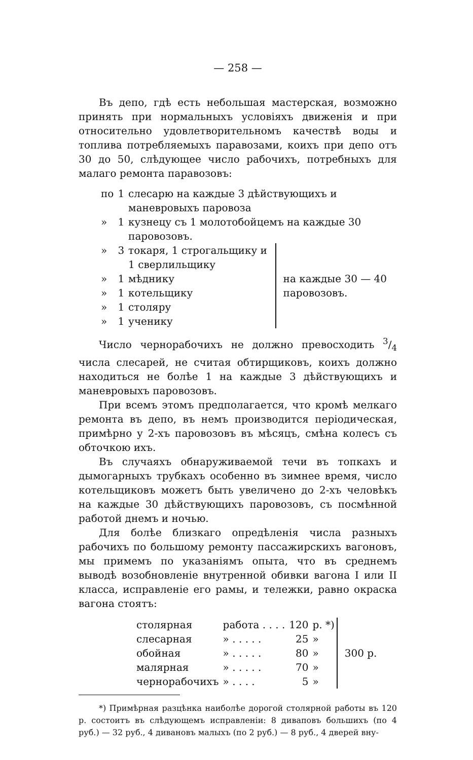— 258 —
Въ депо, гдѣ есть небольшая мастерская, возможно принять при нормальныхъ условіяхъ движенія и при относительно удовлетворительномъ качествѣ воды и топлива потребляемыхъ паравозами, коихъ при депо отъ 30 до 50, слѣдующее число рабочихъ, потребныхъ для малаго ремонта паравозовъ:
| по | 1 | слесарю на каждые 3 дѣйствующихъ и маневровыхъ паровоза | |
| » | 1 | кузнецу съ 1 молотобойцемъ на каждые 30 паровозовъ. | |
| » | 3 | токаря, 1 строгальщику и 1 сверлильщику | на каждые 30 — 40 паровозовъ. |
| » | 1 | мѣднику | |
| » | 1 | котельщику | |
| » | 1 | столяру | |
| » | 1 | ученику | |
Число чернорабочихъ не должно превосходить 3/4 числа слесарей, не считая обтирщиковъ, коихъ должно находиться не болѣе 1 на каждые 3 дѣйствующихъ и маневровыхъ паровозовъ.
При всемъ этомъ предполагается, что кромѣ мелкаго ремонта въ депо, въ немъ производится періодическая, примѣрно у 2-хъ паровозовъ въ мѣсяцъ, смѣна колесъ съ обточкою ихъ.
Въ случаяхъ обнаруживаемой течи въ топкахъ и дымогарныхъ трубкахъ особенно въ зимнее время, число котельщиковъ можетъ быть увеличено до 2-хъ человѣкъ на каждые 30 дѣйствующихъ паровозовъ, съ посмѣнной работой днемъ и ночью.
Для болѣе близкаго опредѣленія числа разныхъ рабочихъ по большому ремонту пассажирскихъ вагоновъ, мы примемъ по указаніямъ опыта, что въ среднемъ выводѣ возобновленіе внутренной обивки вагона I или II класса, исправленіе его рамы, и тележки, равно окраска вагона стоятъ:
| столярная | работа . . . . | 120 | р. *) | 300 р. |
| слесарная | » . . . . . | 25 | » | |
| обойная | » . . . . . | 80 | » | |
| малярная | » . . . . . | 70 | » | |
| чернорабочихъ | » . . . . | 5 | » | |
*) Примѣрная разцѣнка наиболѣе дорогой столярной работы въ 120 р. состоитъ въ слѣдующемъ исправленіи: 8 диваповъ большихъ (по 4 руб.) — 32 руб., 4 дивановъ малыхъ (по 2 руб.) — 8 руб., 4 дверей вну-